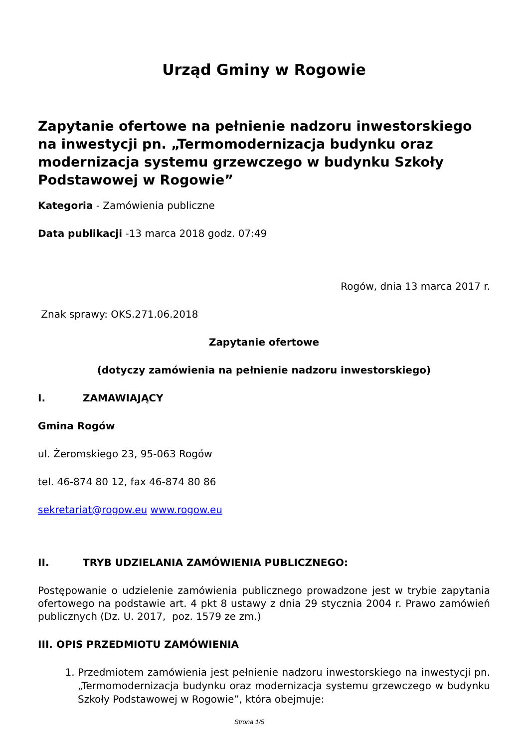Urząd Gminy w Rogowie
Zapytanie ofertowe na pełnienie nadzoru inwestorskiego na inwestycji pn. „Termomodernizacja budynku oraz modernizacja systemu grzewczego w budynku Szkoły Podstawowej w Rogowie”
Kategoria - Zamówienia publiczne
Data publikacji -13 marca 2018 godz. 07:49
Rogów, dnia 13 marca 2017 r.
Znak sprawy: OKS.271.06.2018
Zapytanie ofertowe
(dotyczy zamówienia na pełnienie nadzoru inwestorskiego)
I. ZAMAWIAJĄCY
Gmina Rogów
ul. Żeromskiego 23, 95-063 Rogów
tel. 46-874 80 12, fax 46-874 80 86
sekretariat@rogow.eu www.rogow.eu
II. TRYB UDZIELANIA ZAMÓWIENIA PUBLICZNEGO:
Postępowanie o udzielenie zamówienia publicznego prowadzone jest w trybie zapytania ofertowego na podstawie art. 4 pkt 8 ustawy z dnia 29 stycznia 2004 r. Prawo zamówień publicznych (Dz. U. 2017, poz. 1579 ze zm.)
III. OPIS PRZEDMIOTU ZAMÓWIENIA
1. Przedmiotem zamówienia jest pełnienie nadzoru inwestorskiego na inwestycji pn. „Termomodernizacja budynku oraz modernizacja systemu grzewczego w budynku Szkoły Podstawowej w Rogowie”, która obejmuje:
Strona 1/5